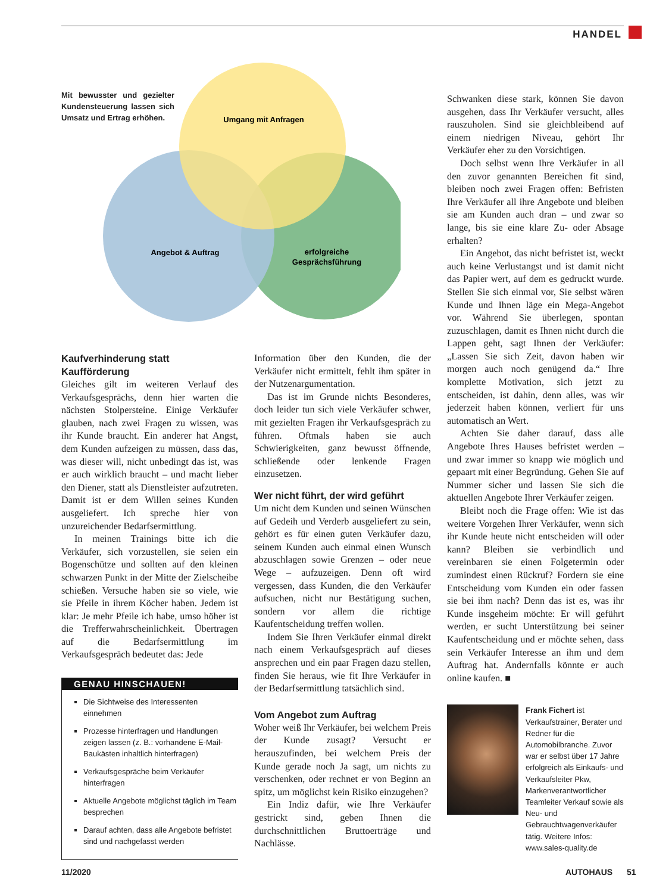HANDEL
Mit bewusster und gezielter Kundensteuerung lassen sich Umsatz und Ertrag erhöhen.
Umgang mit Anfragen
Angebot & Auftrag
erfolgreiche
Gesprächsführung
Kaufverhinderung statt Kaufförderung
Gleiches gilt im weiteren Verlauf des Verkaufsgesprächs, denn hier warten die nächsten Stolpersteine. Einige Verkäufer glauben, nach zwei Fragen zu wissen, was ihr Kunde braucht. Ein anderer hat Angst, dem Kunden aufzeigen zu müssen, dass das, was dieser will, nicht unbedingt das ist, was er auch wirklich braucht – und macht lieber den Diener, statt als Dienstleister aufzutreten. Damit ist er dem Willen seines Kunden ausgeliefert. Ich spreche hier von unzureichender Bedarfsermittlung.
In meinen Trainings bitte ich die Verkäufer, sich vorzustellen, sie seien ein Bogenschütze und sollten auf den kleinen schwarzen Punkt in der Mitte der Zielscheibe schießen. Versuche haben sie so viele, wie sie Pfeile in ihrem Köcher haben. Jedem ist klar: Je mehr Pfeile ich habe, umso höher ist die Trefferwahrscheinlichkeit. Übertragen auf die Bedarfsermittlung im Verkaufsgespräch bedeutet das: Jede
GENAU HINSCHAUEN!
Die Sichtweise des Interessenten einnehmen
Prozesse hinterfragen und Handlungen zeigen lassen (z. B.: vorhandene E-Mail-Baukästen inhaltlich hinterfragen)
Verkaufsgespräche beim Verkäufer hinterfragen
Aktuelle Angebote möglichst täglich im Team besprechen
Darauf achten, dass alle Angebote befristet sind und nachgefasst werden
Information über den Kunden, die der Verkäufer nicht ermittelt, fehlt ihm später in der Nutzenargumentation.
Das ist im Grunde nichts Besonderes, doch leider tun sich viele Verkäufer schwer, mit gezielten Fragen ihr Verkaufsgespräch zu führen. Oftmals haben sie auch Schwierigkeiten, ganz bewusst öffnende, schließende oder lenkende Fragen einzusetzen.
Wer nicht führt, der wird geführt
Um nicht dem Kunden und seinen Wünschen auf Gedeih und Verderb ausgeliefert zu sein, gehört es für einen guten Verkäufer dazu, seinem Kunden auch einmal einen Wunsch abzuschlagen sowie Grenzen – oder neue Wege – aufzuzeigen. Denn oft wird vergessen, dass Kunden, die den Verkäufer aufsuchen, nicht nur Bestätigung suchen, sondern vor allem die richtige Kaufentscheidung treffen wollen.
Indem Sie Ihren Verkäufer einmal direkt nach einem Verkaufsgespräch auf dieses ansprechen und ein paar Fragen dazu stellen, finden Sie heraus, wie fit Ihre Verkäufer in der Bedarfsermittlung tatsächlich sind.
Vom Angebot zum Auftrag
Woher weiß Ihr Verkäufer, bei welchem Preis der Kunde zusagt? Versucht er herauszufinden, bei welchem Preis der Kunde gerade noch Ja sagt, um nichts zu verschenken, oder rechnet er von Beginn an spitz, um möglichst kein Risiko einzugehen?
Ein Indiz dafür, wie Ihre Verkäufer gestrickt sind, geben Ihnen die durchschnittlichen Bruttoerträge und Nachlässe.
Schwanken diese stark, können Sie davon ausgehen, dass Ihr Verkäufer versucht, alles rauszuholen. Sind sie gleichbleibend auf einem niedrigen Niveau, gehört Ihr Verkäufer eher zu den Vorsichtigen.
Doch selbst wenn Ihre Verkäufer in all den zuvor genannten Bereichen fit sind, bleiben noch zwei Fragen offen: Befristen Ihre Verkäufer all ihre Angebote und bleiben sie am Kunden auch dran – und zwar so lange, bis sie eine klare Zu- oder Absage erhalten?
Ein Angebot, das nicht befristet ist, weckt auch keine Verlustangst und ist damit nicht das Papier wert, auf dem es gedruckt wurde. Stellen Sie sich einmal vor, Sie selbst wären Kunde und Ihnen läge ein Mega-Angebot vor. Während Sie überlegen, spontan zuzuschlagen, damit es Ihnen nicht durch die Lappen geht, sagt Ihnen der Verkäufer: „Lassen Sie sich Zeit, davon haben wir morgen auch noch genügend da.“ Ihre komplette Motivation, sich jetzt zu entscheiden, ist dahin, denn alles, was wir jederzeit haben können, verliert für uns automatisch an Wert.
Achten Sie daher darauf, dass alle Angebote Ihres Hauses befristet werden – und zwar immer so knapp wie möglich und gepaart mit einer Begründung. Gehen Sie auf Nummer sicher und lassen Sie sich die aktuellen Angebote Ihrer Verkäufer zeigen.
Bleibt noch die Frage offen: Wie ist das weitere Vorgehen Ihrer Verkäufer, wenn sich ihr Kunde heute nicht entscheiden will oder kann? Bleiben sie verbindlich und vereinbaren sie einen Folgetermin oder zumindest einen Rückruf? Fordern sie eine Entscheidung vom Kunden ein oder fassen sie bei ihm nach? Denn das ist es, was ihr Kunde insgeheim möchte: Er will geführt werden, er sucht Unterstützung bei seiner Kaufentscheidung und er möchte sehen, dass sein Verkäufer Interesse an ihm und dem Auftrag hat. Andernfalls könnte er auch online kaufen. ■
Frank Fichert ist Verkaufstrainer, Berater und Redner für die Automobilbranche. Zuvor war er selbst über 17 Jahre erfolgreich als Einkaufs- und Verkaufsleiter Pkw, Markenverantwortlicher Teamleiter Verkauf sowie als Neu- und Gebrauchtwagenverkäufer tätig. Weitere Infos: www.sales-quality.de
11/2020 AUTOHAUS 51